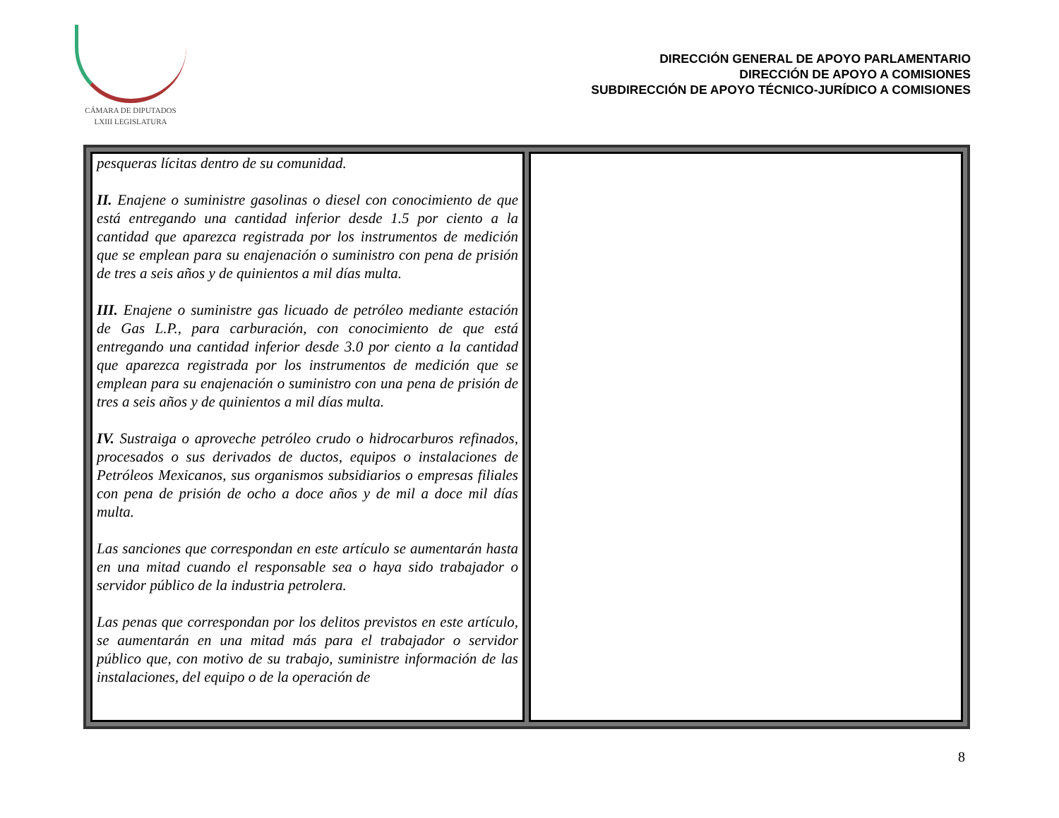CÁMARA DE DIPUTADOS
LXIII LEGISLATURA
DIRECCIÓN GENERAL DE APOYO PARLAMENTARIO
DIRECCIÓN DE APOYO A COMISIONES
SUBDIRECCIÓN DE APOYO TÉCNICO-JURÍDICO A COMISIONES
| pesqueras lícitas dentro de su comunidad. II. Enajene o suministre gasolinas o diesel con conocimiento de que está entregando una cantidad inferior desde 1.5 por ciento a la cantidad que aparezca registrada por los instrumentos de medición que se emplean para su enajenación o suministro con pena de prisión de tres a seis años y de quinientos a mil días multa. III. Enajene o suministre gas licuado de petróleo mediante estación de Gas L.P., para carburación, con conocimiento de que está entregando una cantidad inferior desde 3.0 por ciento a la cantidad que aparezca registrada por los instrumentos de medición que se emplean para su enajenación o suministro con una pena de prisión de tres a seis años y de quinientos a mil días multa. IV. Sustraiga o aproveche petróleo crudo o hidrocarburos refinados, procesados o sus derivados de ductos, equipos o instalaciones de Petróleos Mexicanos, sus organismos subsidiarios o empresas filiales con pena de prisión de ocho a doce años y de mil a doce mil días multa. Las sanciones que correspondan en este artículo se aumentarán hasta en una mitad cuando el responsable sea o haya sido trabajador o servidor público de la industria petrolera. Las penas que correspondan por los delitos previstos en este artículo, se aumentarán en una mitad más para el trabajador o servidor público que, con motivo de su trabajo, suministre información de las instalaciones, del equipo o de la operación de | |
8